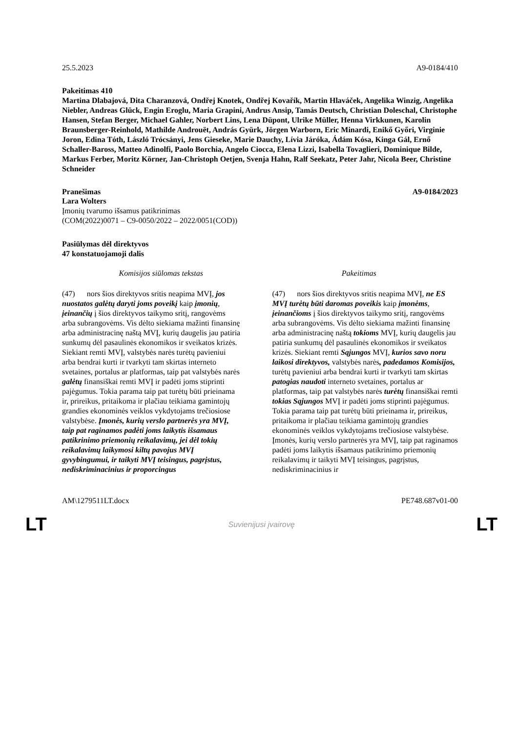25.5.2023 A9-0184/410
Pakeitimas 410
Martina Dlabajová, Dita Charanzová, Ondřej Knotek, Ondřej Kovařík, Martin Hlaváček, Angelika Winzig, Angelika Niebler, Andreas Glück, Engin Eroglu, Maria Grapini, Andrus Ansip, Tamás Deutsch, Christian Doleschal, Christophe Hansen, Stefan Berger, Michael Gahler, Norbert Lins, Lena Düpont, Ulrike Müller, Henna Virkkunen, Karolin Braunsberger-Reinhold, Mathilde Androuët, András Gyürk, Jörgen Warborn, Eric Minardi, Enikő Győri, Virginie Joron, Edina Tóth, László Trócsányi, Jens Gieseke, Marie Dauchy, Lívia Járóka, Ádám Kósa, Kinga Gál, Ernő Schaller-Baross, Matteo Adinolfi, Paolo Borchia, Angelo Ciocca, Elena Lizzi, Isabella Tovaglieri, Dominique Bilde, Markus Ferber, Moritz Körner, Jan-Christoph Oetjen, Svenja Hahn, Ralf Seekatz, Peter Jahr, Nicola Beer, Christine Schneider
Pranešimas A9-0184/2023
Lara Wolters
Įmonių tvarumo išsamus patikrinimas
(COM(2022)0071 – C9-0050/2022 – 2022/0051(COD))
Pasiūlymas dėl direktyvos
47 konstatuojamoji dalis
| Komisijos siūlomas tekstas | Pakeitimas |
| --- | --- |
| (47) nors šios direktyvos sritis neapima MVĮ, jos nuostatos galėtų daryti joms poveikį kaip įmonių , įeinančių į šios direktyvos taikymo sritį, rangovėms arba subrangovėms. Vis dėlto siekiama mažinti finansinę arba administracinę naštą MVĮ, kurių daugelis jau patiria sunkumų dėl pasaulinės ekonomikos ir sveikatos krizės. Siekiant remti MVĮ, valstybės narės turėtų pavieniui arba bendrai kurti ir tvarkyti tam skirtas interneto svetaines, portalus ar platformas, taip pat valstybės narės galėtų finansiškai remti MVĮ ir padėti joms stiprinti pajėgumus. Tokia parama taip pat turėtų būti prieinama ir, prireikus, pritaikoma ir plačiau teikiama gamintojų grandies ekonominės veiklos vykdytojams trečiosiose valstybėse. Įmonės, kurių verslo partnerės yra MVĮ, taip pat raginamos padėti joms laikytis išsamaus patikrinimo priemonių reikalavimų, jei dėl tokių reikalavimų laikymosi kiltų pavojus MVĮ gyvybingumui, ir taikyti MVĮ teisingus, pagrįstus, nediskriminacinius ir proporcingus | (47) nors šios direktyvos sritis neapima MVĮ, ne ES MVĮ turėtų būti daromas poveikis kaip įmonėms , įeinančioms į šios direktyvos taikymo sritį, rangovėms arba subrangovėms. Vis dėlto siekiama mažinti finansinę arba administracinę naštą tokioms MVĮ, kurių daugelis jau patiria sunkumų dėl pasaulinės ekonomikos ir sveikatos krizės. Siekiant remti Sąjungos MVĮ, kurios savo noru laikosi direktyvos, valstybės narės , padedamos Komisijos, turėtų pavieniui arba bendrai kurti ir tvarkyti tam skirtas patogias naudoti interneto svetaines, portalus ar platformas, taip pat valstybės narės turėtų finansiškai remti tokias Sąjungos MVĮ ir padėti joms stiprinti pajėgumus. Tokia parama taip pat turėtų būti prieinama ir, prireikus, pritaikoma ir plačiau teikiama gamintojų grandies ekonominės veiklos vykdytojams trečiosiose valstybėse. Įmonės, kurių verslo partnerės yra MVĮ, taip pat raginamos padėti joms laikytis išsamaus patikrinimo priemonių reikalavimų ir taikyti MVĮ teisingus, pagrįstus, nediskriminacinius ir |
AM\1279511LT.docx PE748.687v01-00
LT Suvienijusi įvairovę LT